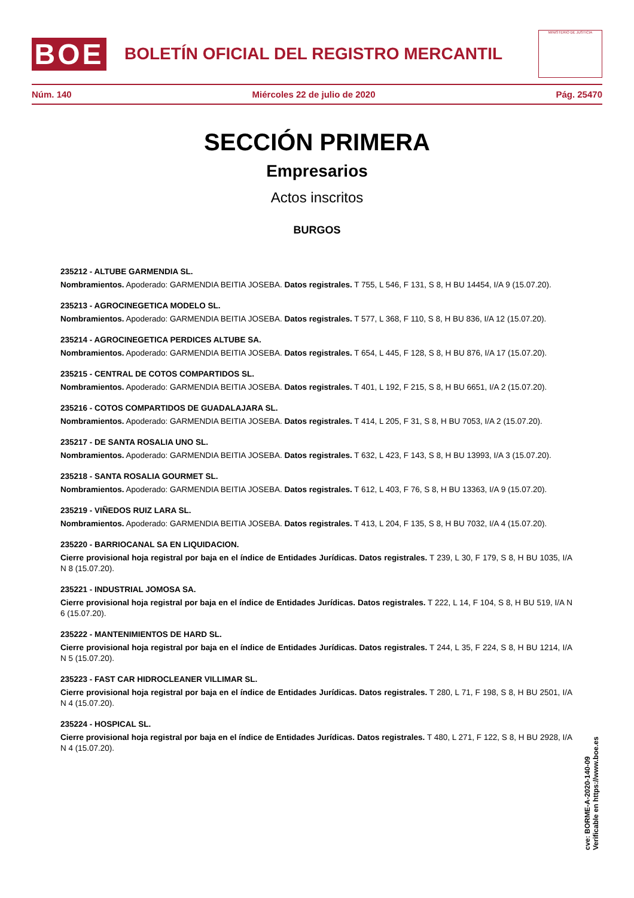BOE
BOLETÍN OFICIAL DEL REGISTRO MERCANTIL
MINISTERIO DE JUSTICIA
Núm. 140 Miércoles 22 de julio de 2020 Pág. 25470
SECCIÓN PRIMERA
Empresarios
Actos inscritos
BURGOS
235212 - ALTUBE GARMENDIA SL.
Nombramientos. Apoderado: GARMENDIA BEITIA JOSEBA. Datos registrales. T 755, L 546, F 131, S 8, H BU 14454, I/A 9 (15.07.20).
235213 - AGROCINEGETICA MODELO SL.
Nombramientos. Apoderado: GARMENDIA BEITIA JOSEBA. Datos registrales. T 577, L 368, F 110, S 8, H BU 836, I/A 12 (15.07.20).
235214 - AGROCINEGETICA PERDICES ALTUBE SA.
Nombramientos. Apoderado: GARMENDIA BEITIA JOSEBA. Datos registrales. T 654, L 445, F 128, S 8, H BU 876, I/A 17 (15.07.20).
235215 - CENTRAL DE COTOS COMPARTIDOS SL.
Nombramientos. Apoderado: GARMENDIA BEITIA JOSEBA. Datos registrales. T 401, L 192, F 215, S 8, H BU 6651, I/A 2 (15.07.20).
235216 - COTOS COMPARTIDOS DE GUADALAJARA SL.
Nombramientos. Apoderado: GARMENDIA BEITIA JOSEBA. Datos registrales. T 414, L 205, F 31, S 8, H BU 7053, I/A 2 (15.07.20).
235217 - DE SANTA ROSALIA UNO SL.
Nombramientos. Apoderado: GARMENDIA BEITIA JOSEBA. Datos registrales. T 632, L 423, F 143, S 8, H BU 13993, I/A 3 (15.07.20).
235218 - SANTA ROSALIA GOURMET SL.
Nombramientos. Apoderado: GARMENDIA BEITIA JOSEBA. Datos registrales. T 612, L 403, F 76, S 8, H BU 13363, I/A 9 (15.07.20).
235219 - VIÑEDOS RUIZ LARA SL.
Nombramientos. Apoderado: GARMENDIA BEITIA JOSEBA. Datos registrales. T 413, L 204, F 135, S 8, H BU 7032, I/A 4 (15.07.20).
235220 - BARRIOCANAL SA EN LIQUIDACION.
Cierre provisional hoja registral por baja en el índice de Entidades Jurídicas. Datos registrales. T 239, L 30, F 179, S 8, H BU 1035, I/A N 8 (15.07.20).
235221 - INDUSTRIAL JOMOSA SA.
Cierre provisional hoja registral por baja en el índice de Entidades Jurídicas. Datos registrales. T 222, L 14, F 104, S 8, H BU 519, I/A N 6 (15.07.20).
235222 - MANTENIMIENTOS DE HARD SL.
Cierre provisional hoja registral por baja en el índice de Entidades Jurídicas. Datos registrales. T 244, L 35, F 224, S 8, H BU 1214, I/A N 5 (15.07.20).
235223 - FAST CAR HIDROCLEANER VILLIMAR SL.
Cierre provisional hoja registral por baja en el índice de Entidades Jurídicas. Datos registrales. T 280, L 71, F 198, S 8, H BU 2501, I/A N 4 (15.07.20).
235224 - HOSPICAL SL.
Cierre provisional hoja registral por baja en el índice de Entidades Jurídicas. Datos registrales. T 480, L 271, F 122, S 8, H BU 2928, I/A N 4 (15.07.20).
cve: BORME-A-2020-140-09
Verificable en https://www.boe.es